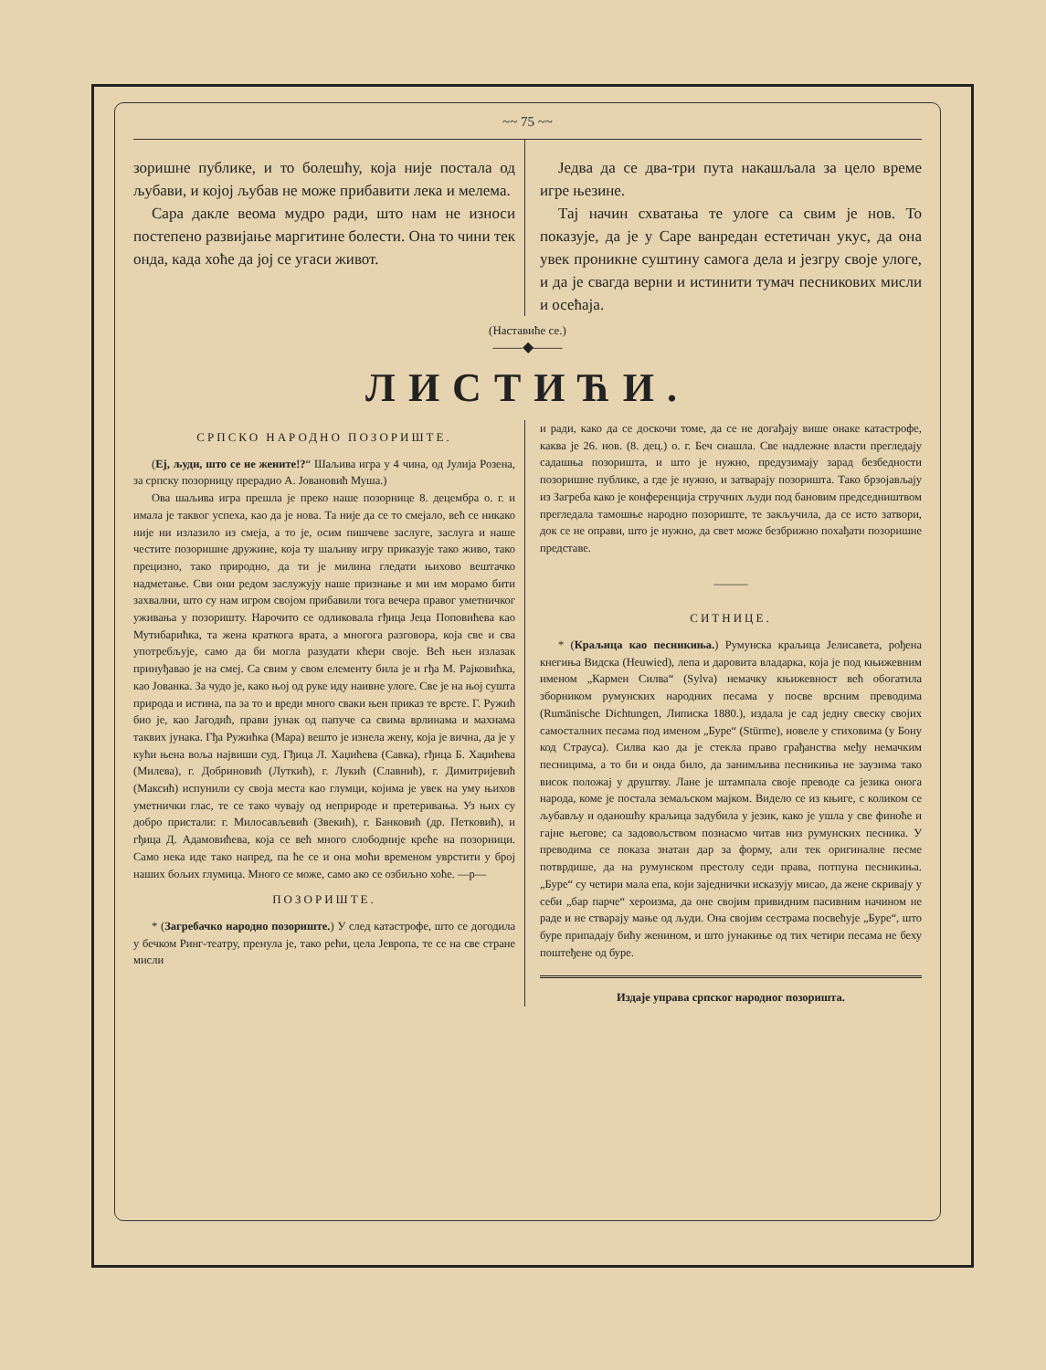~~ 75 ~~
зоришне публике, и то болешћу, која није постала од љубави, и којој љубав не може прибавити лека и мелема.
Сара дакле веома мудро ради, што нам не износи постепено развијање маргитине болести. Она то чини тек онда, када хоће да јој се угаси живот.
Једва да се два-три пута накашљала за цело време игре њезине.
Тај начин схватања те улоге са свим је нов. То показује, да је у Саре ванредан естетичан укус, да она увек проникне суштину самога дела и језгру своје улоге, и да је свагда верни и истинити тумач песникових мисли и осећаја.
(Наставиће се.)
——◆——
ЛИСТИЋИ.
СРПСКО НАРОДНО ПОЗОРИШТЕ.
(Еј, људи, што се не жените!?“ Шаљива игра у 4 чина, од Јулија Розена, за српску позорницу прерадио А. Јовановић Муша.)
Ова шаљива игра прешла је преко наше позорнице 8. децембра о. г. и имала је таквог успеха, као да је нова. Та није да се то смејало, већ се никако није ни излазило из смеја, а то је, осим пишчеве заслуге, заслуга и наше честите позоришне дружине, која ту шаљиву игру приказује тако живо, тако прецизно, тако природно, да ти је милина гледати њихово вештачко надметање. Сви они редом заслужују наше признање и ми им морамо бити захвални, што су нам игром својом прибавили тога вечера правог уметничког уживања у позоришту. Нарочито се одликовала гђица Јеца Поповићева као Мутибарићка, та жена краткога врата, а многога разговора, која све и сва употребљује, само да би могла разудати кћери своје. Већ њен излазак принуђавао је на смеј. Са свим у свом елементу била је и гђа М. Рајковићка, као Јованка. За чудо је, како њој од руке иду наивне улоге. Све је на њој сушта природа и истина, па за то и вреди много сваки њен приказ те врсте. Г. Ружић био је, као Јагодић, прави јунак од папуче са свима врлинама и махнама таквих јунака. Гђа Ружићка (Мара) вешто је изнела жену, која је вична, да је у кући њена воља највиши суд. Гђица Л. Хаџићева (Савка), гђица Б. Хаџићева (Милева), г. Добриновић (Луткић), г. Лукић (Славнић), г. Димитријевић (Максић) испунили су своја места као глумци, којима је увек на уму њихов уметнички глас, те се тако чувају од неприроде и претеривања. Уз њих су добро пристали: г. Милосављевић (Звекић), г. Банковић (др. Петковић), и гђица Д. Адамовићева, која се већ много слободније креће на позорници. Само нека иде тако напред, па ће се и она моћи временом уврстити у број наших бољих глумица. Много се може, само ако се озбиљно хоће. —р—
ПОЗОРИШТЕ.
* (Загребачко народно позориште.) У след катастрофе, што се догодила у бечком Ринг-театру, пренула је, тако рећи, цела Јевропа, те се на све стране мисли
и ради, како да се доскочи томе, да се не догађају више онаке катастрофе, каква је 26. нов. (8. дец.) о. г. Беч снашла. Све надлежне власти прегледају садашња позоришта, и што је нужно, предузимају зарад безбедности позоришне публике, а где је нужно, и затварају позоришта. Тако брзојављају из Загреба како је конференција стручних људи под бановим председништвом прегледала тамошње народно позориште, те закључила, да се исто затвори, док се не оправи, што је нужно, да свет може безбрижно похађати позоришне представе.
———
СИТНИЦЕ.
* (Краљица као песникиња.) Румунска краљица Јелисавета, рођена кнегиња Видска (Heuwied), лепа и даровита владарка, која је под књижевним именом „Кармен Силва“ (Sylva) немачку књижевност већ обогатила зборником румунских народних песама у посве врсним преводима (Rumänische Dichtungen, Липиска 1880.), издала је сад једну свеску својих самосталних песама под именом „Буре“ (Stürme), новеле у стиховима (у Бону код Страуса). Силва као да је стекла право грађанства међу немачким песницима, а то би и онда било, да занимљива песникиња не заузима тако висок положај у друштву. Лане је штампала своје преводе са језика онога народа, коме је постала земаљском мајком. Видело се из књиге, с коликом се љубављу и оданошћу краљица задубила у језик, како је ушла у све финоће и гајне његове; са задовољством познасмо читав низ румунских песника. У преводима се показа знатан дар за форму, али тек оригиналне песме потврдише, да на румунском престолу седи права, потпуна песникиња. „Буре“ су четири мала епа, који заједнички исказују мисао, да жене скривају у себи „бар парче“ хероизма, да оне својим привидним пасивним начином не раде и не стварају мање од људи. Она својим сестрама посвећује „Буре“, што буре припадају бићу женином, и што јунакиње од тих четири песама не беху поштеђене од буре.
Издаје управа српског народног позоришта.